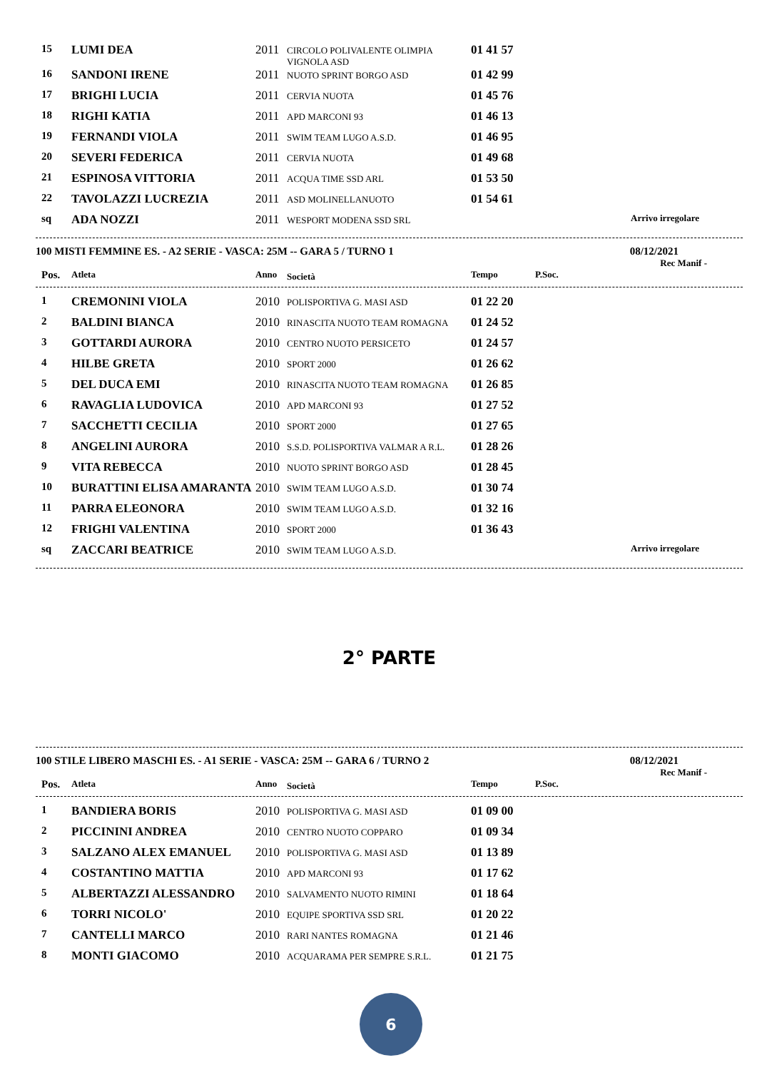| 15 | LUMI DEA | 2011 | CIRCOLO POLIVALENTE OLIMPIA VIGNOLA ASD | 01 41 57 | |
| 16 | SANDONI IRENE | 2011 | NUOTO SPRINT BORGO ASD | 01 42 99 | |
| 17 | BRIGHI LUCIA | 2011 | CERVIA NUOTA | 01 45 76 | |
| 18 | RIGHI KATIA | 2011 | APD MARCONI 93 | 01 46 13 | |
| 19 | FERNANDI VIOLA | 2011 | SWIM TEAM LUGO A.S.D. | 01 46 95 | |
| 20 | SEVERI FEDERICA | 2011 | CERVIA NUOTA | 01 49 68 | |
| 21 | ESPINOSA VITTORIA | 2011 | ACQUA TIME SSD ARL | 01 53 50 | |
| 22 | TAVOLAZZI LUCREZIA | 2011 | ASD MOLINELLANUOTO | 01 54 61 | |
| sq | ADA NOZZI | 2011 | WESPORT MODENA SSD SRL | | Arrivo irregolare |
100 MISTI FEMMINE ES. - A2 SERIE - VASCA: 25M -- GARA 5 / TURNO 1 08/12/2021
Rec Manif -
| Pos. | Atleta | Anno | Società | Tempo | P.Soc. |
| --- | --- | --- | --- | --- | --- |
| 1 | CREMONINI VIOLA | 2010 | POLISPORTIVA G. MASI ASD | 01 22 20 | |
| 2 | BALDINI BIANCA | 2010 | RINASCITA NUOTO TEAM ROMAGNA | 01 24 52 | |
| 3 | GOTTARDI AURORA | 2010 | CENTRO NUOTO PERSICETO | 01 24 57 | |
| 4 | HILBE GRETA | 2010 | SPORT 2000 | 01 26 62 | |
| 5 | DEL DUCA EMI | 2010 | RINASCITA NUOTO TEAM ROMAGNA | 01 26 85 | |
| 6 | RAVAGLIA LUDOVICA | 2010 | APD MARCONI 93 | 01 27 52 | |
| 7 | SACCHETTI CECILIA | 2010 | SPORT 2000 | 01 27 65 | |
| 8 | ANGELINI AURORA | 2010 | S.S.D. POLISPORTIVA VALMAR A R.L. | 01 28 26 | |
| 9 | VITA REBECCA | 2010 | NUOTO SPRINT BORGO ASD | 01 28 45 | |
| 10 | BURATTINI ELISA AMARANTA | 2010 | SWIM TEAM LUGO A.S.D. | 01 30 74 | |
| 11 | PARRA ELEONORA | 2010 | SWIM TEAM LUGO A.S.D. | 01 32 16 | |
| 12 | FRIGHI VALENTINA | 2010 | SPORT 2000 | 01 36 43 | |
| sq | ZACCARI BEATRICE | 2010 | SWIM TEAM LUGO A.S.D. | | Arrivo irregolare |
2° PARTE
100 STILE LIBERO MASCHI ES. - A1 SERIE - VASCA: 25M -- GARA 6 / TURNO 2 08/12/2021
Rec Manif -
| Pos. | Atleta | Anno | Società | Tempo | P.Soc. |
| --- | --- | --- | --- | --- | --- |
| 1 | BANDIERA BORIS | 2010 | POLISPORTIVA G. MASI ASD | 01 09 00 | |
| 2 | PICCININI ANDREA | 2010 | CENTRO NUOTO COPPARO | 01 09 34 | |
| 3 | SALZANO ALEX EMANUEL | 2010 | POLISPORTIVA G. MASI ASD | 01 13 89 | |
| 4 | COSTANTINO MATTIA | 2010 | APD MARCONI 93 | 01 17 62 | |
| 5 | ALBERTAZZI ALESSANDRO | 2010 | SALVAMENTO NUOTO RIMINI | 01 18 64 | |
| 6 | TORRI NICOLO' | 2010 | EQUIPE SPORTIVA SSD SRL | 01 20 22 | |
| 7 | CANTELLI MARCO | 2010 | RARI NANTES ROMAGNA | 01 21 46 | |
| 8 | MONTI GIACOMO | 2010 | ACQUARAMA PER SEMPRE S.R.L. | 01 21 75 | |
6